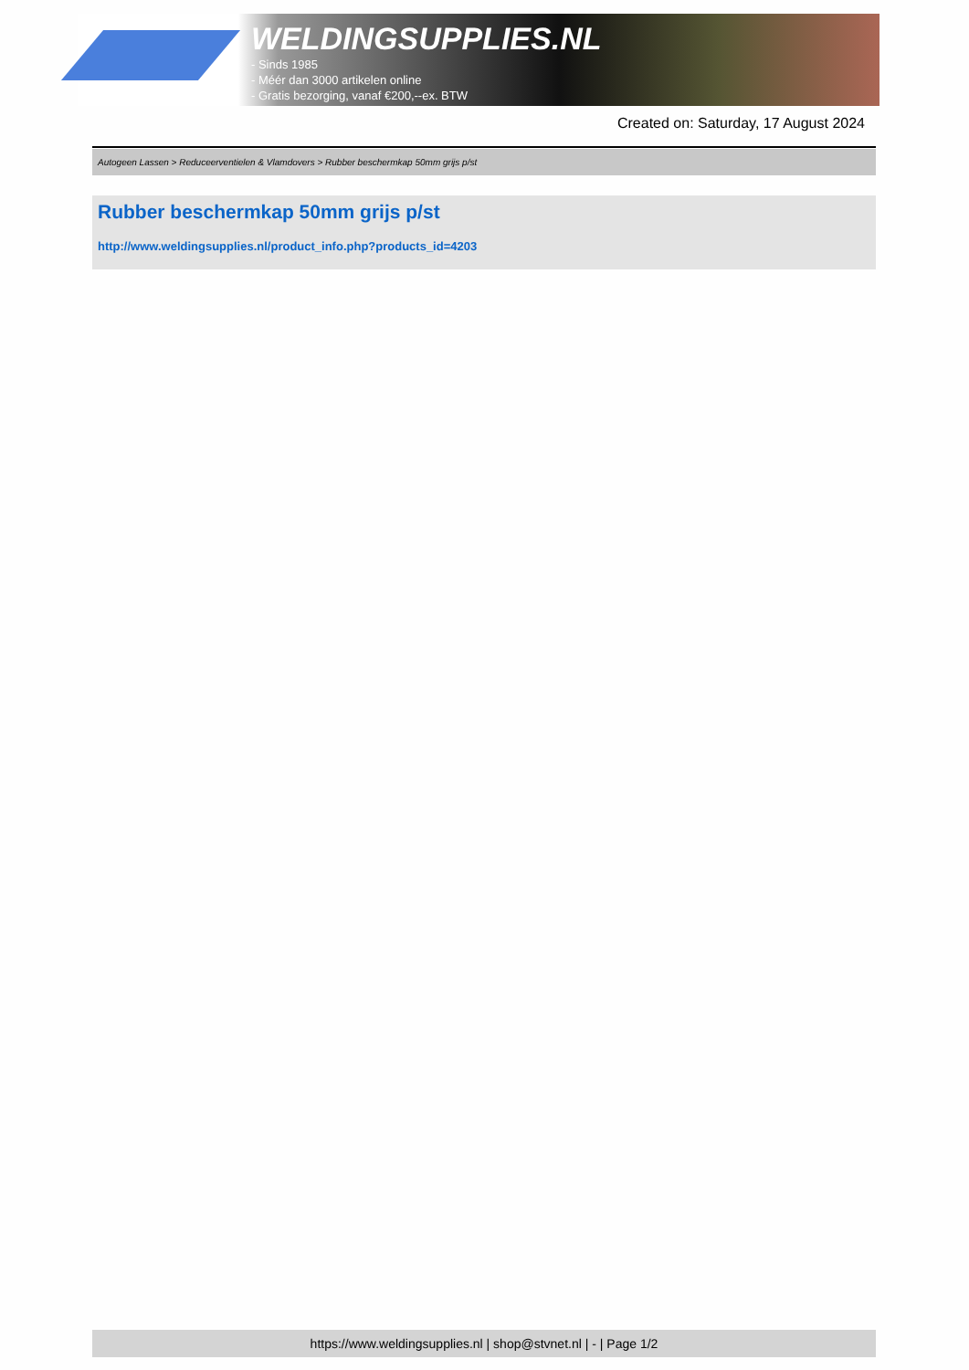WELDINGSUPPLIES.NL
- Sinds 1985
- Méér dan 3000 artikelen online
- Gratis bezorging, vanaf €200,--ex. BTW
Created on: Saturday, 17 August 2024
Autogeen Lassen > Reduceerventielen & Vlamdovers > Rubber beschermkap 50mm grijs p/st
Rubber beschermkap 50mm grijs p/st
http://www.weldingsupplies.nl/product_info.php?products_id=4203
https://www.weldingsupplies.nl | shop@stvnet.nl | - | Page 1/2